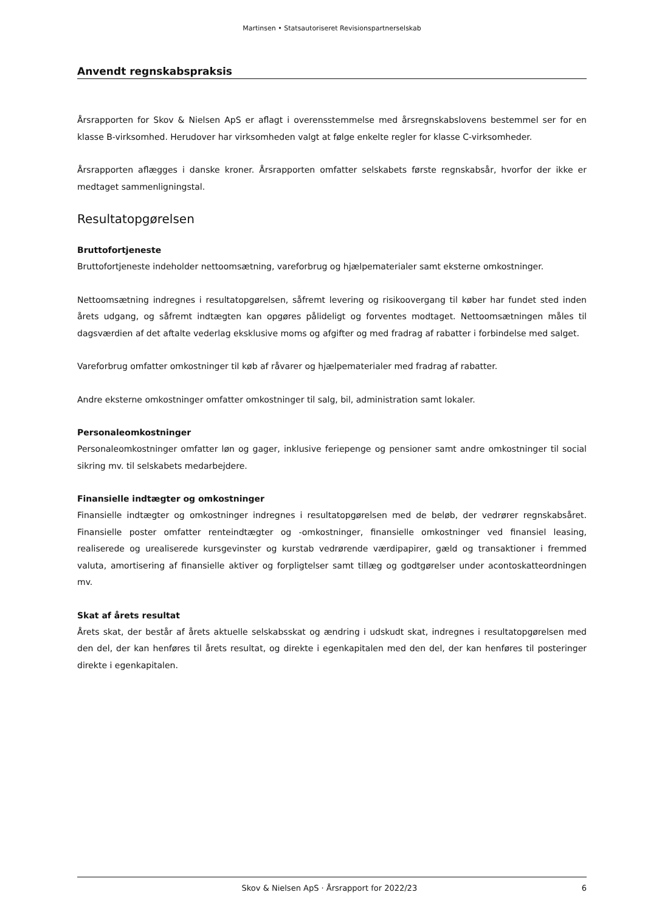Martinsen • Statsautoriseret Revisionspartnerselskab
Anvendt regnskabspraksis
Årsrapporten for Skov & Nielsen ApS er aflagt i overensstemmelse med årsregnskabslovens bestemmel ser for en klasse B-virksomhed. Herudover har virksomheden valgt at følge enkelte regler for klasse C-virksomheder.
Årsrapporten aflægges i danske kroner. Årsrapporten omfatter selskabets første regnskabsår, hvorfor der ikke er medtaget sammenligningstal.
Resultatopgørelsen
Bruttofortjeneste
Bruttofortjeneste indeholder nettoomsætning, vareforbrug og hjælpematerialer samt eksterne omkostninger.
Nettoomsætning indregnes i resultatopgørelsen, såfremt levering og risikoovergang til køber har fundet sted inden årets udgang, og såfremt indtægten kan opgøres pålideligt og forventes modtaget. Nettoomsætningen måles til dagsværdien af det aftalte vederlag eksklusive moms og afgifter og med fradrag af rabatter i forbindelse med salget.
Vareforbrug omfatter omkostninger til køb af råvarer og hjælpematerialer med fradrag af rabatter.
Andre eksterne omkostninger omfatter omkostninger til salg, bil, administration samt lokaler.
Personaleomkostninger
Personaleomkostninger omfatter løn og gager, inklusive feriepenge og pensioner samt andre omkostninger til social sikring mv. til selskabets medarbejdere.
Finansielle indtægter og omkostninger
Finansielle indtægter og omkostninger indregnes i resultatopgørelsen med de beløb, der vedrører regnskabsåret. Finansielle poster omfatter renteindtægter og -omkostninger, finansielle omkostninger ved finansiel leasing, realiserede og urealiserede kursgevinster og kurstab vedrørende værdipapirer, gæld og transaktioner i fremmed valuta, amortisering af finansielle aktiver og forpligtelser samt tillæg og godtgørelser under acontoskatteordningen mv.
Skat af årets resultat
Årets skat, der består af årets aktuelle selskabsskat og ændring i udskudt skat, indregnes i resultatopgørelsen med den del, der kan henføres til årets resultat, og direkte i egenkapitalen med den del, der kan henføres til posteringer direkte i egenkapitalen.
Skov & Nielsen ApS · Årsrapport for 2022/23 6